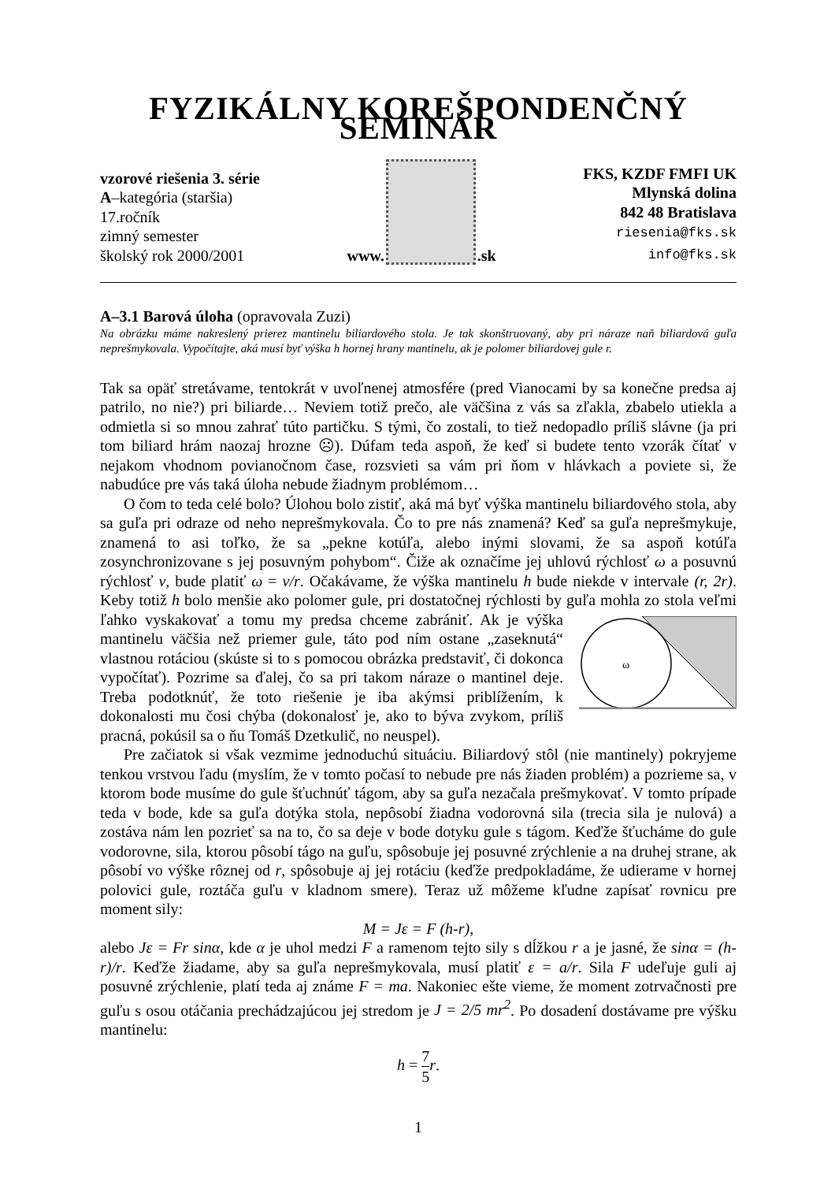FYZIKÁLNY KOREŠPONDENČNÝ SEMINÁR
vzorové riešenia 3. série
A–kategória (staršia)
17.ročník
zimný semester
školský rok 2000/2001
www.
.sk
FKS, KZDF FMFI UK
Mlynská dolina
842 48 Bratislava
riesenia@fks.sk
info@fks.sk
A–3.1 Barová úloha (opravovala Zuzi)
Na obrázku máme nakreslený prierez mantinelu biliardového stola. Je tak skonštruovaný, aby pri náraze naň biliardová guľa neprešmykovala. Vypočítajte, aká musí byť výška h hornej hrany mantinelu, ak je polomer biliardovej gule r.
Tak sa opäť stretávame, tentokrát v uvoľnenej atmosfére (pred Vianocami by sa konečne predsa aj patrilo, no nie?) pri biliarde… Neviem totiž prečo, ale väčšina z vás sa zľakla, zbabelo utiekla a odmietla si so mnou zahrať túto partičku. S tými, čo zostali, to tiež nedopadlo príliš slávne (ja pri tom biliard hrám naozaj hrozne ☹). Dúfam teda aspoň, že keď si budete tento vzorák čítať v nejakom vhodnom povianočnom čase, rozsvieti sa vám pri ňom v hlávkach a poviete si, že nabudúce pre vás taká úloha nebude žiadnym problémom…
O čom to teda celé bolo? Úlohou bolo zistiť, aká má byť výška mantinelu biliardového stola, aby sa guľa pri odraze od neho neprešmykovala. Čo to pre nás znamená? Keď sa guľa neprešmykuje, znamená to asi toľko, že sa „pekne kotúľa, alebo inými slovami, že sa aspoň kotúľa zosynchronizovane s jej posuvným pohybom“. Čiže ak označíme jej uhlovú rýchlosť ω a posuvnú rýchlosť v, bude platiť ω = v/r. Očakávame, že výška mantinelu h bude niekde v intervale (r, 2r). Keby totiž h bolo menšie ako polomer gule, pri dostatočnej rýchlosti by guľa mohla zo stola veľmi ľahko vyskakovať a tomu my predsa chceme zabrániť. Ak je výška
ω
mantinelu väčšia než priemer gule, táto pod ním ostane „zaseknutá“ vlastnou rotáciou (skúste si to s pomocou obrázka predstaviť, či dokonca vypočítať). Pozrime sa ďalej, čo sa pri takom náraze o mantinel deje. Treba podotknúť, že toto riešenie je iba akýmsi priblížením, k dokonalosti mu čosi chýba (dokonalosť je, ako to býva zvykom, príliš pracná, pokúsil sa o ňu Tomáš Dzetkulič, no neuspel).
Pre začiatok si však vezmime jednoduchú situáciu. Biliardový stôl (nie mantinely) pokryjeme tenkou vrstvou ľadu (myslím, že v tomto počasí to nebude pre nás žiaden problém) a pozrieme sa, v ktorom bode musíme do gule šťuchnúť tágom, aby sa guľa nezačala prešmykovať. V tomto prípade teda v bode, kde sa guľa dotýka stola, nepôsobí žiadna vodorovná sila (trecia sila je nulová) a zostáva nám len pozrieť sa na to, čo sa deje v bode dotyku gule s tágom. Keďže šťucháme do gule vodorovne, sila, ktorou pôsobí tágo na guľu, spôsobuje jej posuvné zrýchlenie a na druhej strane, ak pôsobí vo výške rôznej od r, spôsobuje aj jej rotáciu (keďže predpokladáme, že udierame v hornej polovici gule, roztáča guľu v kladnom smere). Teraz už môžeme kľudne zapísať rovnicu pre moment sily:
M = Jε = F (h-r),
alebo Jε = Fr sinα, kde α je uhol medzi F a ramenom tejto sily s dĺžkou r a je jasné, že sinα = (h-r)/r. Keďže žiadame, aby sa guľa neprešmykovala, musí platiť ε = a/r. Sila F udeľuje guli aj posuvné zrýchlenie, platí teda aj známe F = ma. Nakoniec ešte vieme, že moment zotrvačnosti pre guľu s osou otáčania prechádzajúcou jej stredom je J = 2/5 mr<sup>2</sup>. Po dosadení dostávame pre výšku mantinelu:
h = 7 5 r.
1